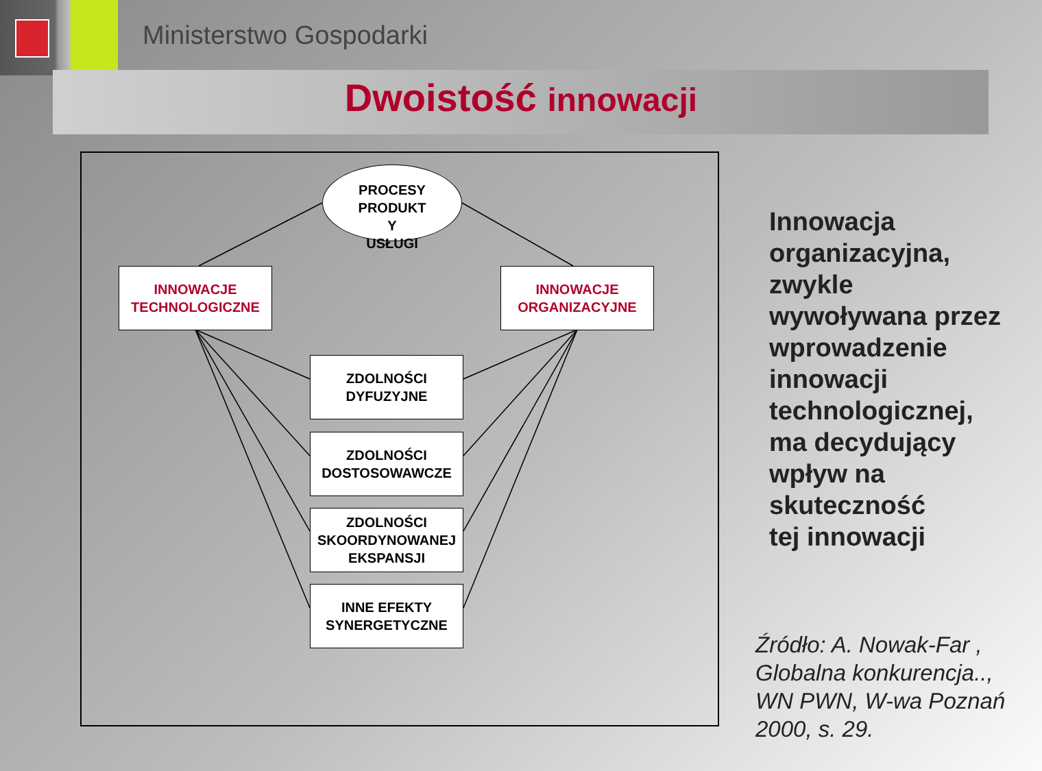Ministerstwo Gospodarki
Dwoistość innowacji
PROCESY
PRODUKT
Y
USŁUGI
INNOWACJE
TECHNOLOGICZNE
INNOWACJE
ORGANIZACYJNE
ZDOLNOŚCI
DYFUZYJNE
ZDOLNOŚCI
DOSTOSOWAWCZE
ZDOLNOŚCI
SKOORDYNOWANEJ
EKSPANSJI
INNE EFEKTY
SYNERGETYCZNE
Innowacja
organizacyjna,
zwykle
wywoływana przez
wprowadzenie
innowacji
technologicznej,
ma decydujący
wpływ na
skuteczność
tej innowacji
Źródło: A. Nowak-Far ,
Globalna konkurencja..,
WN PWN, W-wa Poznań
2000, s. 29.